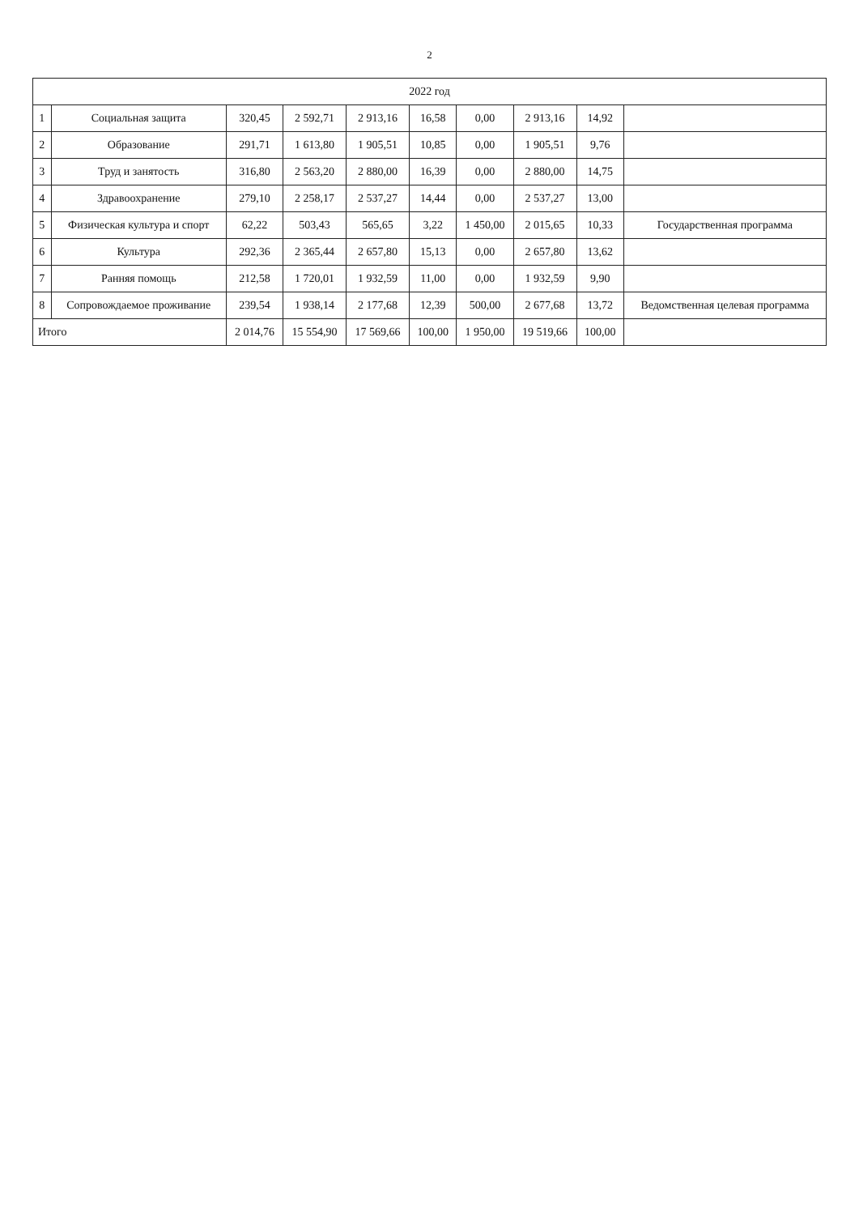2
| 2022 год | | | | | | | | | |
| --- | --- | --- | --- | --- | --- | --- | --- | --- | --- |
| 1 | Социальная защита | 320,45 | 2 592,71 | 2 913,16 | 16,58 | 0,00 | 2 913,16 | 14,92 | |
| 2 | Образование | 291,71 | 1 613,80 | 1 905,51 | 10,85 | 0,00 | 1 905,51 | 9,76 | |
| 3 | Труд и занятость | 316,80 | 2 563,20 | 2 880,00 | 16,39 | 0,00 | 2 880,00 | 14,75 | |
| 4 | Здравоохранение | 279,10 | 2 258,17 | 2 537,27 | 14,44 | 0,00 | 2 537,27 | 13,00 | |
| 5 | Физическая культура и спорт | 62,22 | 503,43 | 565,65 | 3,22 | 1 450,00 | 2 015,65 | 10,33 | Государственная программа |
| 6 | Культура | 292,36 | 2 365,44 | 2 657,80 | 15,13 | 0,00 | 2 657,80 | 13,62 | |
| 7 | Ранняя помощь | 212,58 | 1 720,01 | 1 932,59 | 11,00 | 0,00 | 1 932,59 | 9,90 | |
| 8 | Сопровождаемое проживание | 239,54 | 1 938,14 | 2 177,68 | 12,39 | 500,00 | 2 677,68 | 13,72 | Ведомственная целевая программа |
| Итого | | 2 014,76 | 15 554,90 | 17 569,66 | 100,00 | 1 950,00 | 19 519,66 | 100,00 | |